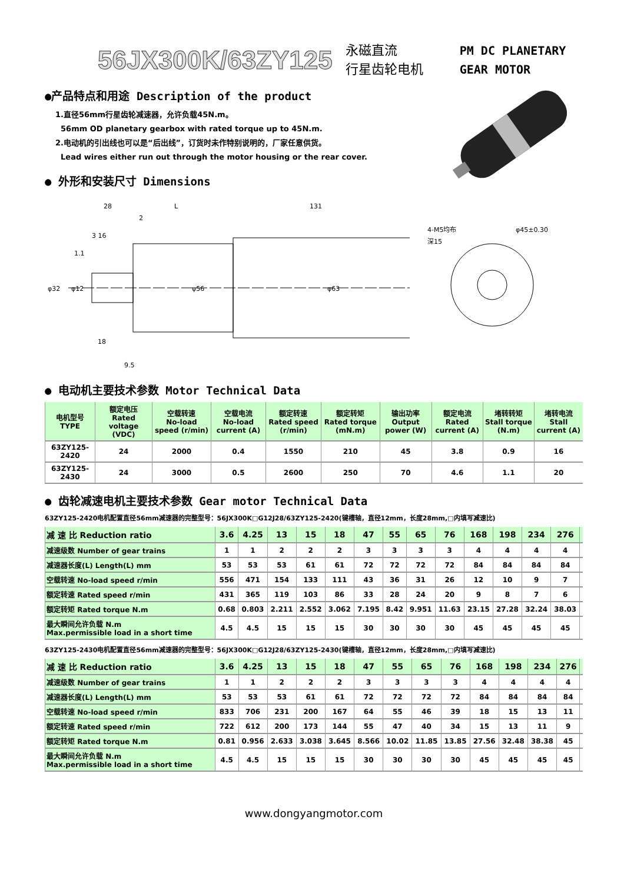56JX300K/63ZY125
永磁直流
行星齿轮电机
PM DC PLANETARY
GEAR MOTOR
●产品特点和用途 Description of the product
1.直径56mm行星齿轮减速器，允许负载45N.m。
56mm OD planetary gearbox with rated torque up to 45N.m.
2.电动机的引出线也可以是“后出线”，订货时未作特别说明的，厂家任意供货。
Lead wires either run out through the motor housing or the rear cover.
● 外形和安装尺寸 Dimensions
28
L
131
3 16
1.1
2
18
9.5
φ32
φ12
φ56
φ63
4-M5均布
深15
φ45±0.30
● 电动机主要技术参数 Motor Technical Data
| 电机型号 TYPE | 额定电压 Rated voltage (VDC) | 空载转速 No-load speed (r/min) | 空载电流 No-load current (A) | 额定转速 Rated speed (r/min) | 额定转矩 Rated torque (mN.m) | 输出功率 Output power (W) | 额定电流 Rated current (A) | 堵转转矩 Stall torque (N.m) | 堵转电流 Stall current (A) |
| --- | --- | --- | --- | --- | --- | --- | --- | --- | --- |
| 63ZY125-2420 | 24 | 2000 | 0.4 | 1550 | 210 | 45 | 3.8 | 0.9 | 16 |
| 63ZY125-2430 | 24 | 3000 | 0.5 | 2600 | 250 | 70 | 4.6 | 1.1 | 20 |
● 齿轮减速电机主要技术参数 Gear motor Technical Data
63ZY125-2420电机配置直径56mm减速器的完整型号：56JX300K□G12J28/63ZY125-2420(键槽轴，直径12mm，长度28mm,□内填写减速比)
| 减 速 比 Reduction ratio | 3.6 | 4.25 | 13 | 15 | 18 | 47 | 55 | 65 | 76 | 168 | 198 | 234 | 276 | |
| 减速级数 Number of gear trains | 1 | 1 | 2 | 2 | 2 | 3 | 3 | 3 | 3 | 4 | 4 | 4 | 4 | |
| 减速器长度(L) Length(L) mm | 53 | 53 | 53 | 61 | 61 | 72 | 72 | 72 | 72 | 84 | 84 | 84 | 84 | |
| 空载转速 No-load speed r/min | 556 | 471 | 154 | 133 | 111 | 43 | 36 | 31 | 26 | 12 | 10 | 9 | 7 | |
| 额定转速 Rated speed r/min | 431 | 365 | 119 | 103 | 86 | 33 | 28 | 24 | 20 | 9 | 8 | 7 | 6 | |
| 额定转矩 Rated torque N.m | 0.68 | 0.803 | 2.211 | 2.552 | 3.062 | 7.195 | 8.42 | 9.951 | 11.63 | 23.15 | 27.28 | 32.24 | 38.03 | |
| 最大瞬间允许负载 N.m Max.permissible load in a short time | 4.5 | 4.5 | 15 | 15 | 15 | 30 | 30 | 30 | 30 | 45 | 45 | 45 | 45 | |
63ZY125-2430电机配置直径56mm减速器的完整型号：56JX300K□G12J28/63ZY125-2430(键槽轴，直径12mm，长度28mm,□内填写减速比)
| 减 速 比 Reduction ratio | 3.6 | 4.25 | 13 | 15 | 18 | 47 | 55 | 65 | 76 | 168 | 198 | 234 | 276 | |
| 减速级数 Number of gear trains | 1 | 1 | 2 | 2 | 2 | 3 | 3 | 3 | 3 | 4 | 4 | 4 | 4 | |
| 减速器长度(L) Length(L) mm | 53 | 53 | 53 | 61 | 61 | 72 | 72 | 72 | 72 | 84 | 84 | 84 | 84 | |
| 空载转速 No-load speed r/min | 833 | 706 | 231 | 200 | 167 | 64 | 55 | 46 | 39 | 18 | 15 | 13 | 11 | |
| 额定转速 Rated speed r/min | 722 | 612 | 200 | 173 | 144 | 55 | 47 | 40 | 34 | 15 | 13 | 11 | 9 | |
| 额定转矩 Rated torque N.m | 0.81 | 0.956 | 2.633 | 3.038 | 3.645 | 8.566 | 10.02 | 11.85 | 13.85 | 27.56 | 32.48 | 38.38 | 45 | |
| 最大瞬间允许负载 N.m Max.permissible load in a short time | 4.5 | 4.5 | 15 | 15 | 15 | 30 | 30 | 30 | 30 | 45 | 45 | 45 | 45 | |
www.dongyangmotor.com